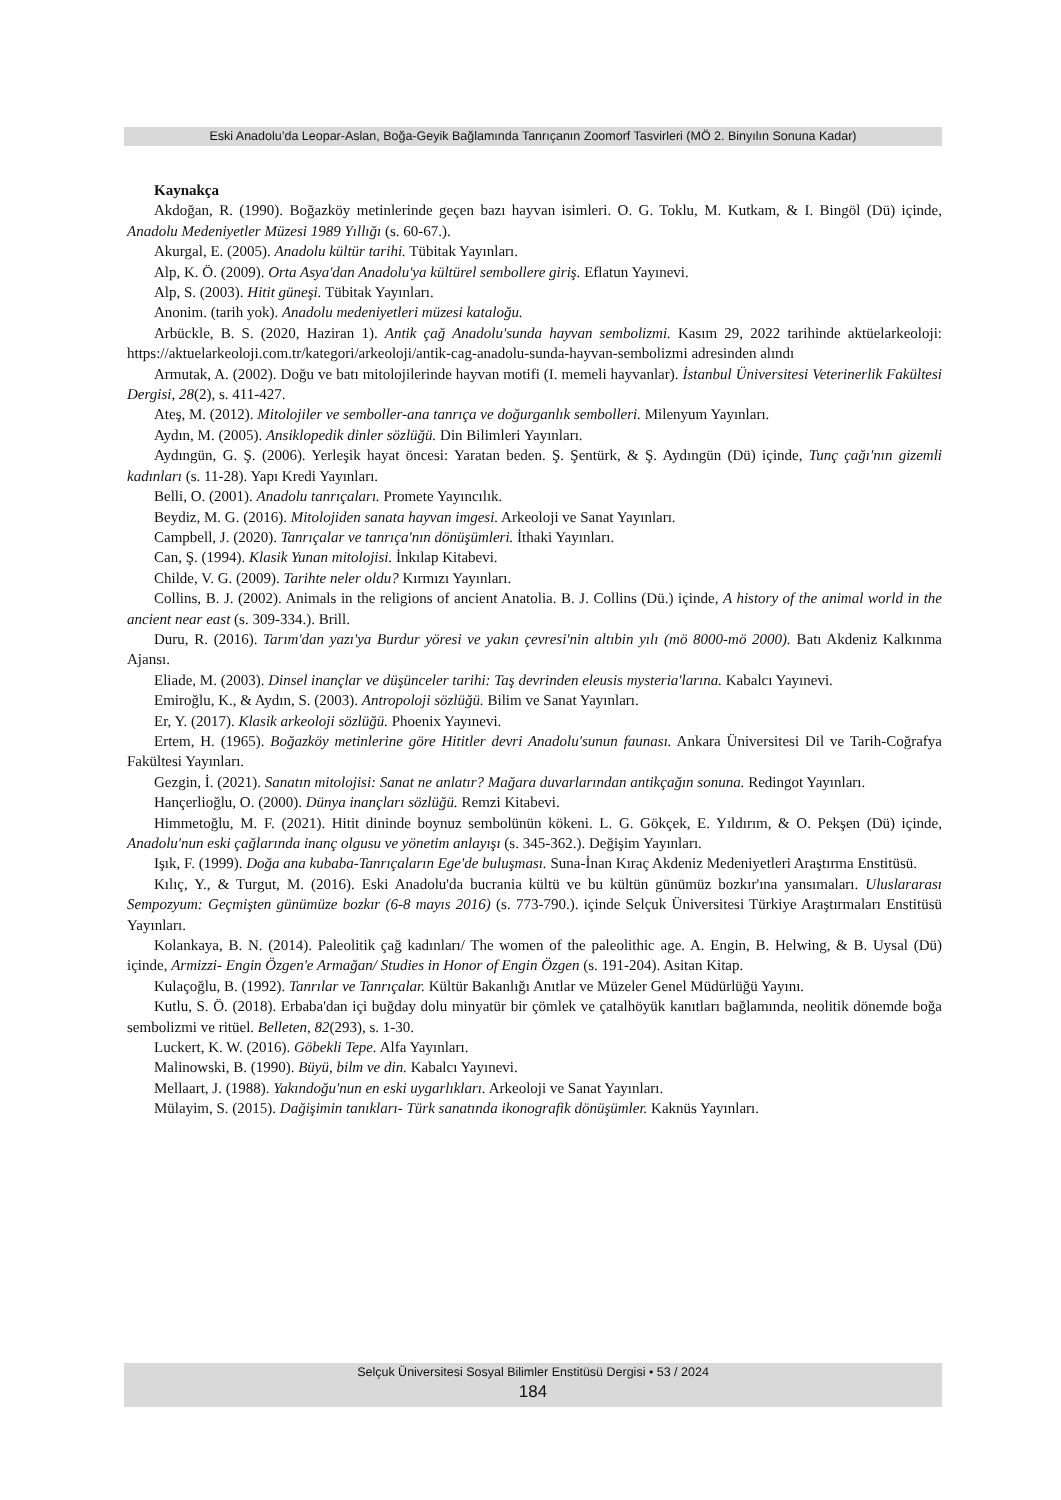Eski Anadolu’da Leopar-Aslan, Boğa-Geyik Bağlamında Tanrıçanın Zoomorf Tasvirleri (MÖ 2. Binyılın Sonuna Kadar)
Kaynakça
Akdoğan, R. (1990). Boğazköy metinlerinde geçen bazı hayvan isimleri. O. G. Toklu, M. Kutkam, & I. Bingöl (Dü) içinde, Anadolu Medeniyetler Müzesi 1989 Yıllığı (s. 60-67.).
Akurgal, E. (2005). Anadolu kültür tarihi. Tübitak Yayınları.
Alp, K. Ö. (2009). Orta Asya'dan Anadolu'ya kültürel sembollere giriş. Eflatun Yayınevi.
Alp, S. (2003). Hitit güneşi. Tübitak Yayınları.
Anonim. (tarih yok). Anadolu medeniyetleri müzesi kataloğu.
Arbückle, B. S. (2020, Haziran 1). Antik çağ Anadolu'sunda hayvan sembolizmi. Kasım 29, 2022 tarihinde aktüelarkeoloji: https://aktuelarkeoloji.com.tr/kategori/arkeoloji/antik-cag-anadolu-sunda-hayvan-sembolizmi adresinden alındı
Armutak, A. (2002). Doğu ve batı mitolojilerinde hayvan motifi (I. memeli hayvanlar). İstanbul Üniversitesi Veterinerlik Fakültesi Dergisi, 28(2), s. 411-427.
Ateş, M. (2012). Mitolojiler ve semboller-ana tanrıça ve doğurganlık sembolleri. Milenyum Yayınları.
Aydın, M. (2005). Ansiklopedik dinler sözlüğü. Din Bilimleri Yayınları.
Aydıngün, G. Ş. (2006). Yerleşik hayat öncesi: Yaratan beden. Ş. Şentürk, & Ş. Aydıngün (Dü) içinde, Tunç çağı'nın gizemli kadınları (s. 11-28). Yapı Kredi Yayınları.
Belli, O. (2001). Anadolu tanrıçaları. Promete Yayıncılık.
Beydiz, M. G. (2016). Mitolojiden sanata hayvan imgesi. Arkeoloji ve Sanat Yayınları.
Campbell, J. (2020). Tanrıçalar ve tanrıça'nın dönüşümleri. İthaki Yayınları.
Can, Ş. (1994). Klasik Yunan mitolojisi. İnkılap Kitabevi.
Childe, V. G. (2009). Tarihte neler oldu? Kırmızı Yayınları.
Collins, B. J. (2002). Animals in the religions of ancient Anatolia. B. J. Collins (Dü.) içinde, A history of the animal world in the ancient near east (s. 309-334.). Brill.
Duru, R. (2016). Tarım'dan yazı'ya Burdur yöresi ve yakın çevresi'nin altıbin yılı (mö 8000-mö 2000). Batı Akdeniz Kalkınma Ajansı.
Eliade, M. (2003). Dinsel inançlar ve düşünceler tarihi: Taş devrinden eleusis mysteria'larına. Kabalcı Yayınevi.
Emiroğlu, K., & Aydın, S. (2003). Antropoloji sözlüğü. Bilim ve Sanat Yayınları.
Er, Y. (2017). Klasik arkeoloji sözlüğü. Phoenix Yayınevi.
Ertem, H. (1965). Boğazköy metinlerine göre Hititler devri Anadolu'sunun faunası. Ankara Üniversitesi Dil ve Tarih-Coğrafya Fakültesi Yayınları.
Gezgin, İ. (2021). Sanatın mitolojisi: Sanat ne anlatır? Mağara duvarlarından antikçağın sonuna. Redingot Yayınları.
Hançerlioğlu, O. (2000). Dünya inançları sözlüğü. Remzi Kitabevi.
Himmetoğlu, M. F. (2021). Hitit dininde boynuz sembolünün kökeni. L. G. Gökçek, E. Yıldırım, & O. Pekşen (Dü) içinde, Anadolu'nun eski çağlarında inanç olgusu ve yönetim anlayışı (s. 345-362.). Değişim Yayınları.
Işık, F. (1999). Doğa ana kubaba-Tanrıçaların Ege'de buluşması. Suna-İnan Kıraç Akdeniz Medeniyetleri Araştırma Enstitüsü.
Kılıç, Y., & Turgut, M. (2016). Eski Anadolu'da bucrania kültü ve bu kültün günümüz bozkır'ına yansımaları. Uluslararası Sempozyum: Geçmişten günümüze bozkır (6-8 mayıs 2016) (s. 773-790.). içinde Selçuk Üniversitesi Türkiye Araştırmaları Enstitüsü Yayınları.
Kolankaya, B. N. (2014). Paleolitik çağ kadınları/ The women of the paleolithic age. A. Engin, B. Helwing, & B. Uysal (Dü) içinde, Armizzi- Engin Özgen'e Armağan/ Studies in Honor of Engin Özgen (s. 191-204). Asitan Kitap.
Kulaçoğlu, B. (1992). Tanrılar ve Tanrıçalar. Kültür Bakanlığı Anıtlar ve Müzeler Genel Müdürlüğü Yayını.
Kutlu, S. Ö. (2018). Erbaba'dan içi buğday dolu minyatür bir çömlek ve çatalhöyük kanıtları bağlamında, neolitik dönemde boğa sembolizmi ve ritüel. Belleten, 82(293), s. 1-30.
Luckert, K. W. (2016). Göbekli Tepe. Alfa Yayınları.
Malinowski, B. (1990). Büyü, bilm ve din. Kabalcı Yayınevi.
Mellaart, J. (1988). Yakındoğu'nun en eski uygarlıkları. Arkeoloji ve Sanat Yayınları.
Mülayim, S. (2015). Dağişimin tanıkları- Türk sanatında ikonografik dönüşümler. Kaknüs Yayınları.
Selçuk Üniversitesi Sosyal Bilimler Enstitüsü Dergisi • 53 / 2024
184